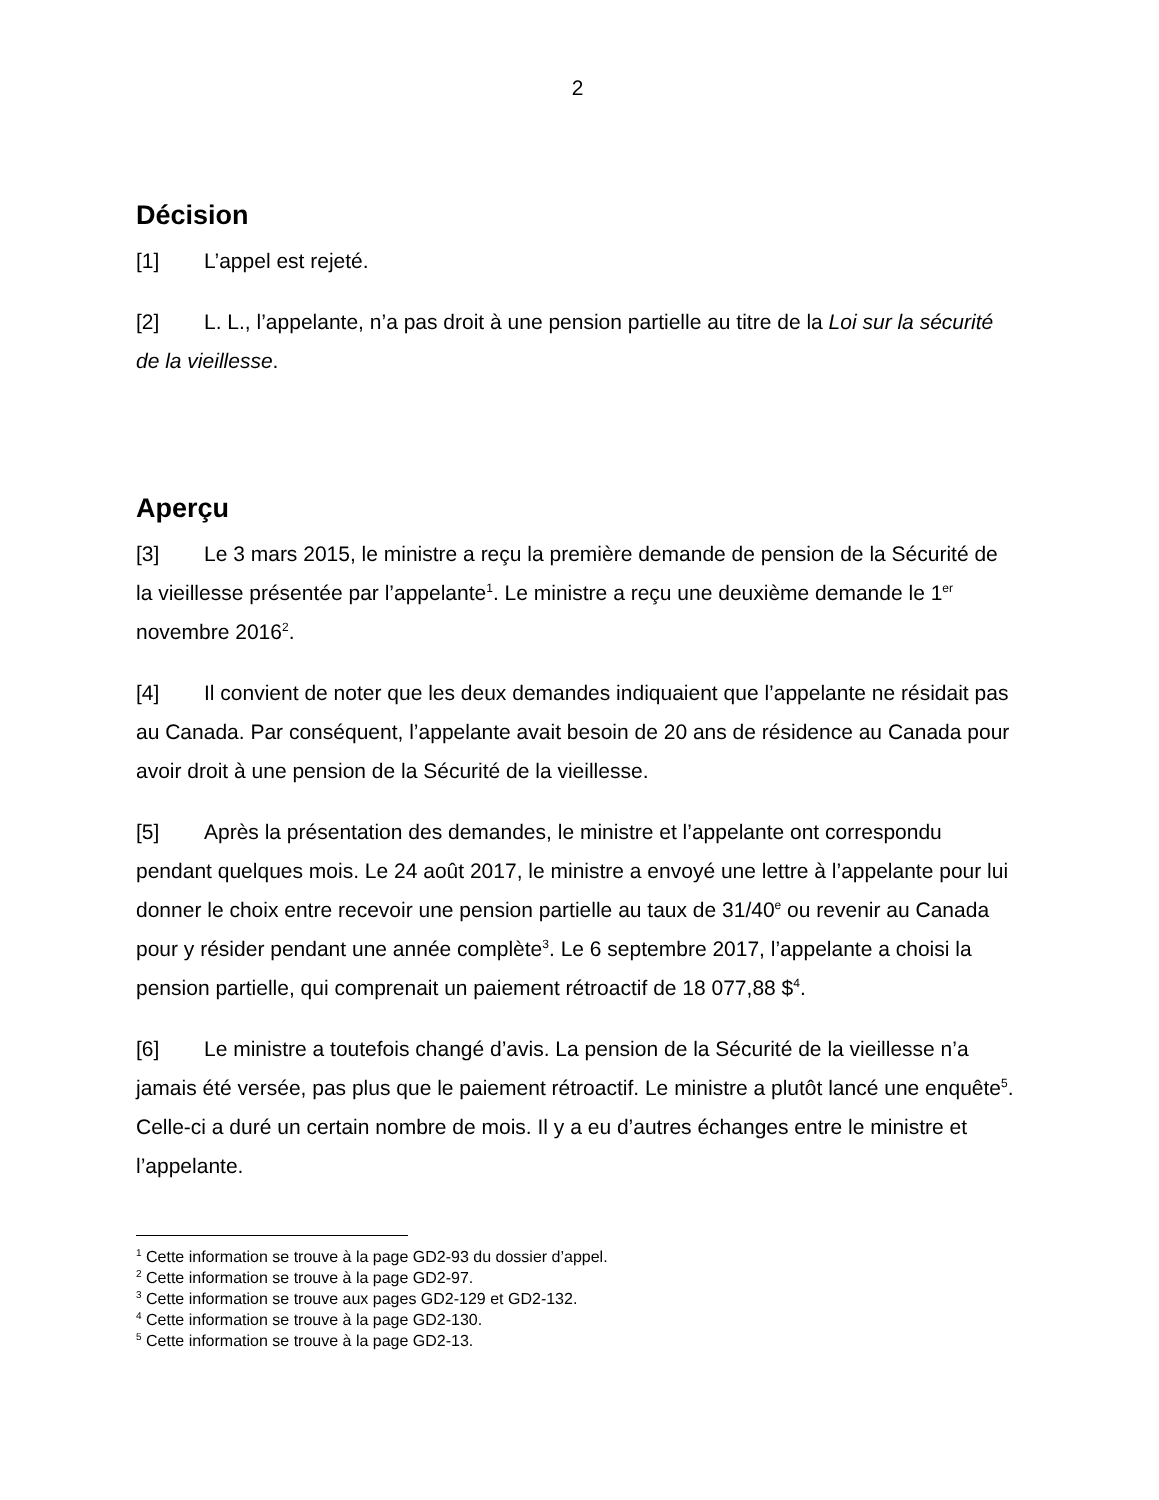2
Décision
[1] L’appel est rejeté.
[2] L. L., l’appelante, n’a pas droit à une pension partielle au titre de la Loi sur la sécurité de la vieillesse.
Aperçu
[3] Le 3 mars 2015, le ministre a reçu la première demande de pension de la Sécurité de la vieillesse présentée par l’appelante<sup>1</sup>. Le ministre a reçu une deuxième demande le 1<sup>er</sup> novembre 2016<sup>2</sup>.
[4] Il convient de noter que les deux demandes indiquaient que l’appelante ne résidait pas au Canada. Par conséquent, l’appelante avait besoin de 20 ans de résidence au Canada pour avoir droit à une pension de la Sécurité de la vieillesse.
[5] Après la présentation des demandes, le ministre et l’appelante ont correspondu pendant quelques mois. Le 24 août 2017, le ministre a envoyé une lettre à l’appelante pour lui donner le choix entre recevoir une pension partielle au taux de 31/40<sup>e</sup> ou revenir au Canada pour y résider pendant une année complète<sup>3</sup>. Le 6 septembre 2017, l’appelante a choisi la pension partielle, qui comprenait un paiement rétroactif de 18 077,88 $<sup>4</sup>.
[6] Le ministre a toutefois changé d’avis. La pension de la Sécurité de la vieillesse n’a jamais été versée, pas plus que le paiement rétroactif. Le ministre a plutôt lancé une enquête<sup>5</sup>. Celle-ci a duré un certain nombre de mois. Il y a eu d’autres échanges entre le ministre et l’appelante.
<sup>1</sup> Cette information se trouve à la page GD2-93 du dossier d’appel.
<sup>2</sup> Cette information se trouve à la page GD2-97.
<sup>3</sup> Cette information se trouve aux pages GD2-129 et GD2-132.
<sup>4</sup> Cette information se trouve à la page GD2-130.
<sup>5</sup> Cette information se trouve à la page GD2-13.